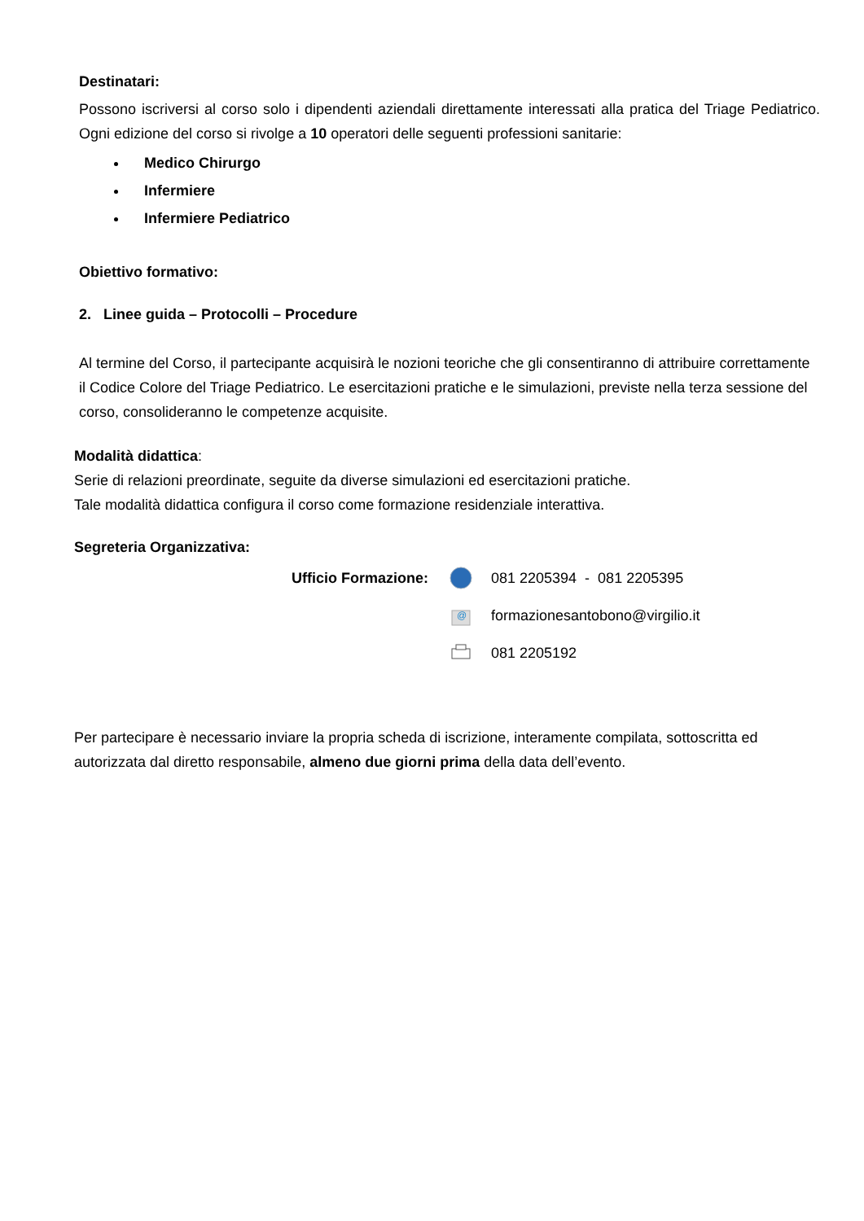Destinatari:
Possono iscriversi al corso solo i dipendenti aziendali direttamente interessati alla pratica del Triage Pediatrico. Ogni edizione del corso si rivolge a 10 operatori delle seguenti professioni sanitarie:
Medico Chirurgo
Infermiere
Infermiere Pediatrico
Obiettivo formativo:
2. Linee guida – Protocolli – Procedure
Al termine del Corso, il partecipante acquisirà le nozioni teoriche che gli consentiranno di attribuire correttamente il Codice Colore del Triage Pediatrico. Le esercitazioni pratiche e le simulazioni, previste nella terza sessione del corso, consolideranno le competenze acquisite.
Modalità didattica:
Serie di relazioni preordinate, seguite da diverse simulazioni ed esercitazioni pratiche.
Tale modalità didattica configura il corso come formazione residenziale interattiva.
Segreteria Organizzativa:
Ufficio Formazione: 081 2205394 - 081 2205395
@
formazionesantobono@virgilio.it
081 2205192
Per partecipare è necessario inviare la propria scheda di iscrizione, interamente compilata, sottoscritta ed autorizzata dal diretto responsabile, almeno due giorni prima della data dell’evento.